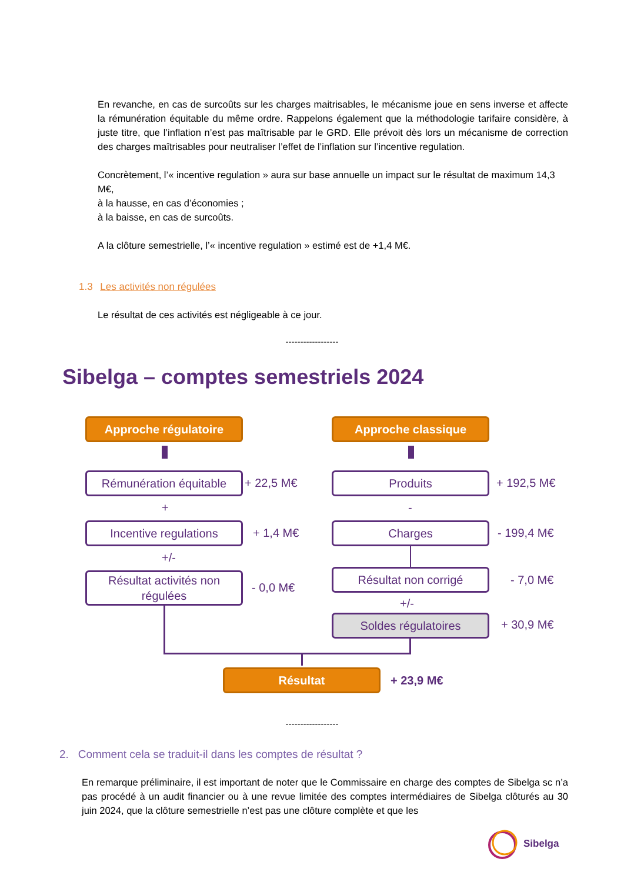En revanche, en cas de surcoûts sur les charges maitrisables, le mécanisme joue en sens inverse et affecte la rémunération équitable du même ordre. Rappelons également que la méthodologie tarifaire considère, à juste titre, que l’inflation n’est pas maîtrisable par le GRD. Elle prévoit dès lors un mécanisme de correction des charges maîtrisables pour neutraliser l’effet de l’inflation sur l’incentive regulation.
Concrètement, l’« incentive regulation » aura sur base annuelle un impact sur le résultat de maximum 14,3 M€,
à la hausse, en cas d’économies ;
à la baisse, en cas de surcoûts.
A la clôture semestrielle, l’« incentive regulation » estimé est de +1,4 M€.
1.3 Les activités non régulées
Le résultat de ces activités est négligeable à ce jour.
------------------
Sibelga – comptes semestriels 2024
Approche régulatoire Approche classique
Rémunération équitable + 22,5 M€ Produits + 192,5 M€
+ -
Incentive regulations + 1,4 M€ Charges - 199,4 M€
+/-
Résultat activités non régulées
- 0,0 M€
Résultat non corrigé - 7,0 M€
+/-
Soldes régulatoires + 30,9 M€
Résultat + 23,9 M€
------------------
2. Comment cela se traduit-il dans les comptes de résultat ?
En remarque préliminaire, il est important de noter que le Commissaire en charge des comptes de Sibelga sc n’a pas procédé à un audit financier ou à une revue limitée des comptes intermédiaires de Sibelga clôturés au 30 juin 2024, que la clôture semestrielle n’est pas une clôture complète et que les
Sibelga